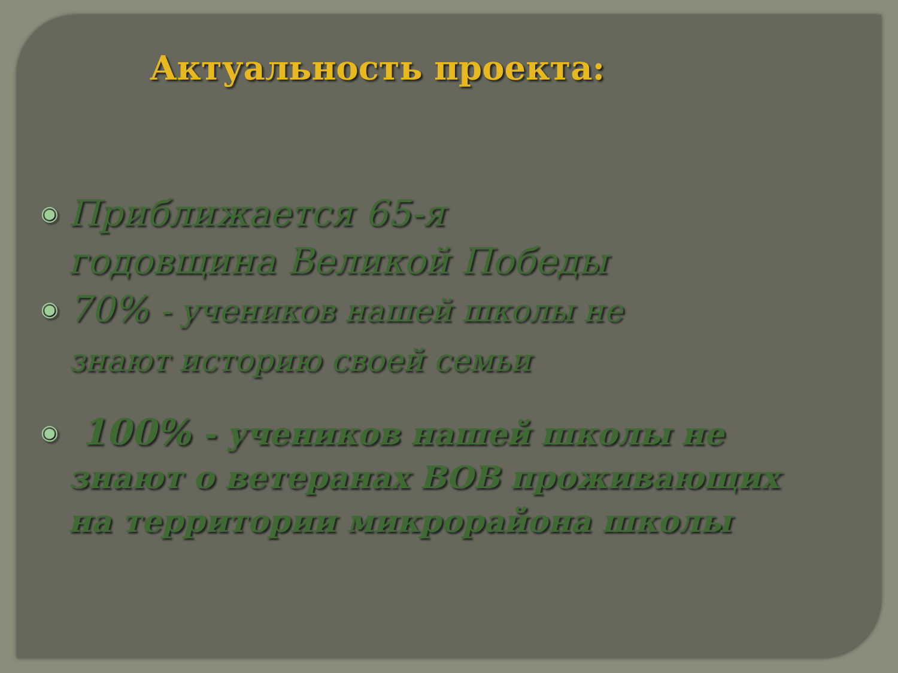Актуальность проекта:
◉ Приближается 65-я
годовщина Великой Победы
◉ 70% - учеников нашей школы не
знают историю своей семьи
◉ 100% - учеников нашей школы не
знают о ветеранах ВОВ проживающих
на территории микрорайона школы